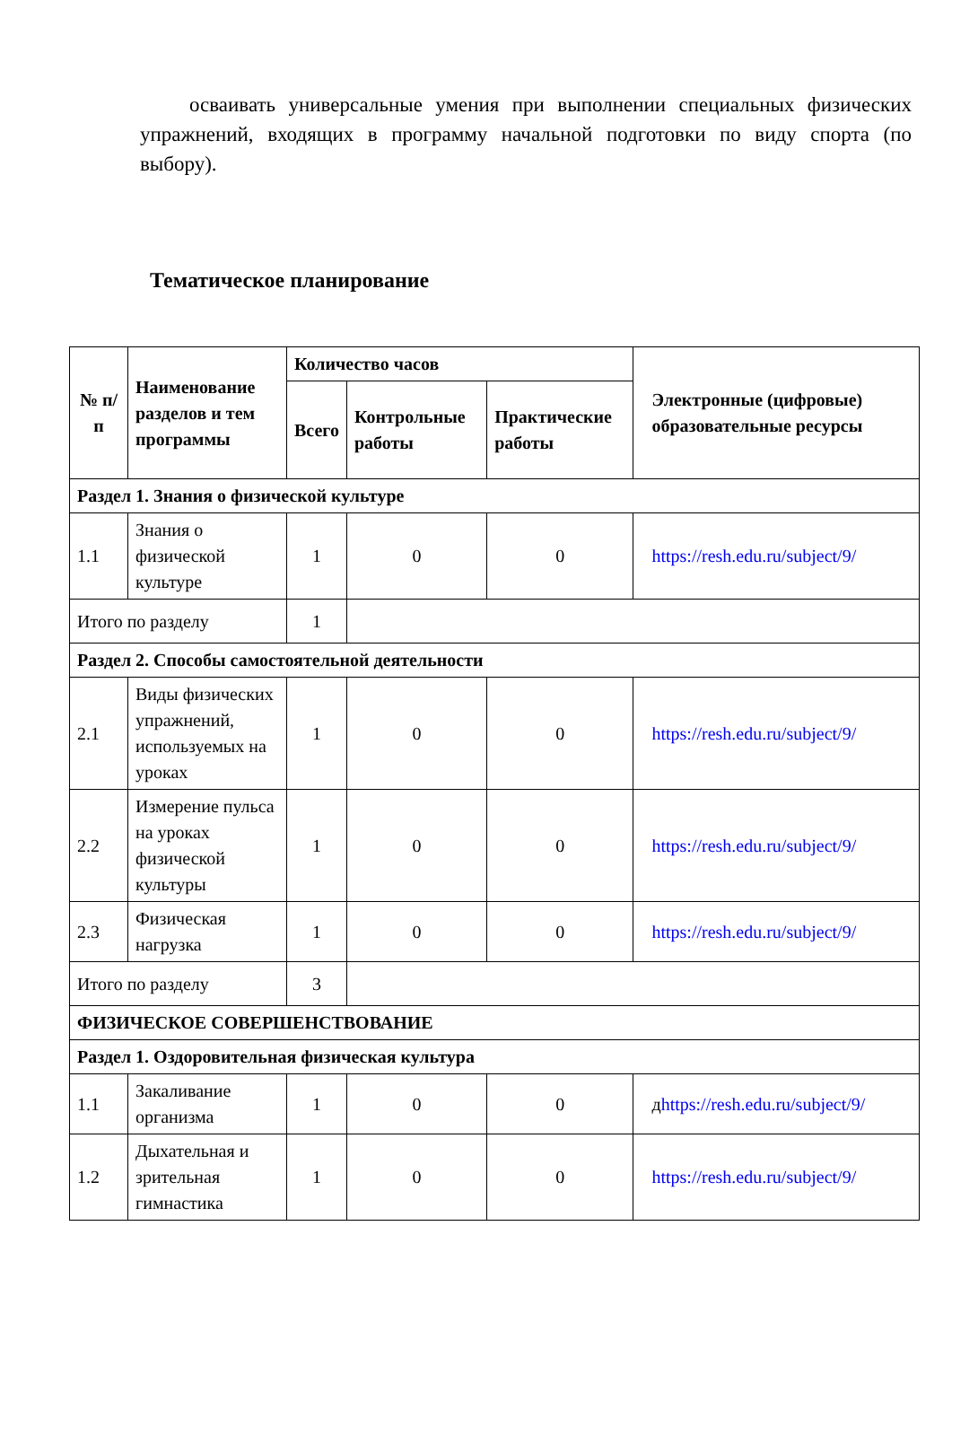осваивать универсальные умения при выполнении специальных физических упражнений, входящих в программу начальной подготовки по виду спорта (по выбору).
Тематическое планирование
| № п/п | Наименование разделов и тем программы | Количество часов | | | Электронные (цифровые) образовательные ресурсы |
| --- | --- | --- | --- | --- | --- |
| | | Всего | Контрольные работы | Практические работы | |
| Раздел 1. Знания о физической культуре | | | | | |
| 1.1 | Знания о физической культуре | 1 | 0 | 0 | https://resh.edu.ru/subject/9/ |
| Итого по разделу | | 1 | | | |
| Раздел 2. Способы самостоятельной деятельности | | | | | |
| 2.1 | Виды физических упражнений, используемых на уроках | 1 | 0 | 0 | https://resh.edu.ru/subject/9/ |
| 2.2 | Измерение пульса на уроках физической культуры | 1 | 0 | 0 | https://resh.edu.ru/subject/9/ |
| 2.3 | Физическая нагрузка | 1 | 0 | 0 | https://resh.edu.ru/subject/9/ |
| Итого по разделу | | 3 | | | |
| ФИЗИЧЕСКОЕ СОВЕРШЕНСТВОВАНИЕ | | | | | |
| Раздел 1. Оздоровительная физическая культура | | | | | |
| 1.1 | Закаливание организма | 1 | 0 | 0 | д https://resh.edu.ru/subject/9/ |
| 1.2 | Дыхательная и зрительная гимнастика | 1 | 0 | 0 | https://resh.edu.ru/subject/9/ |